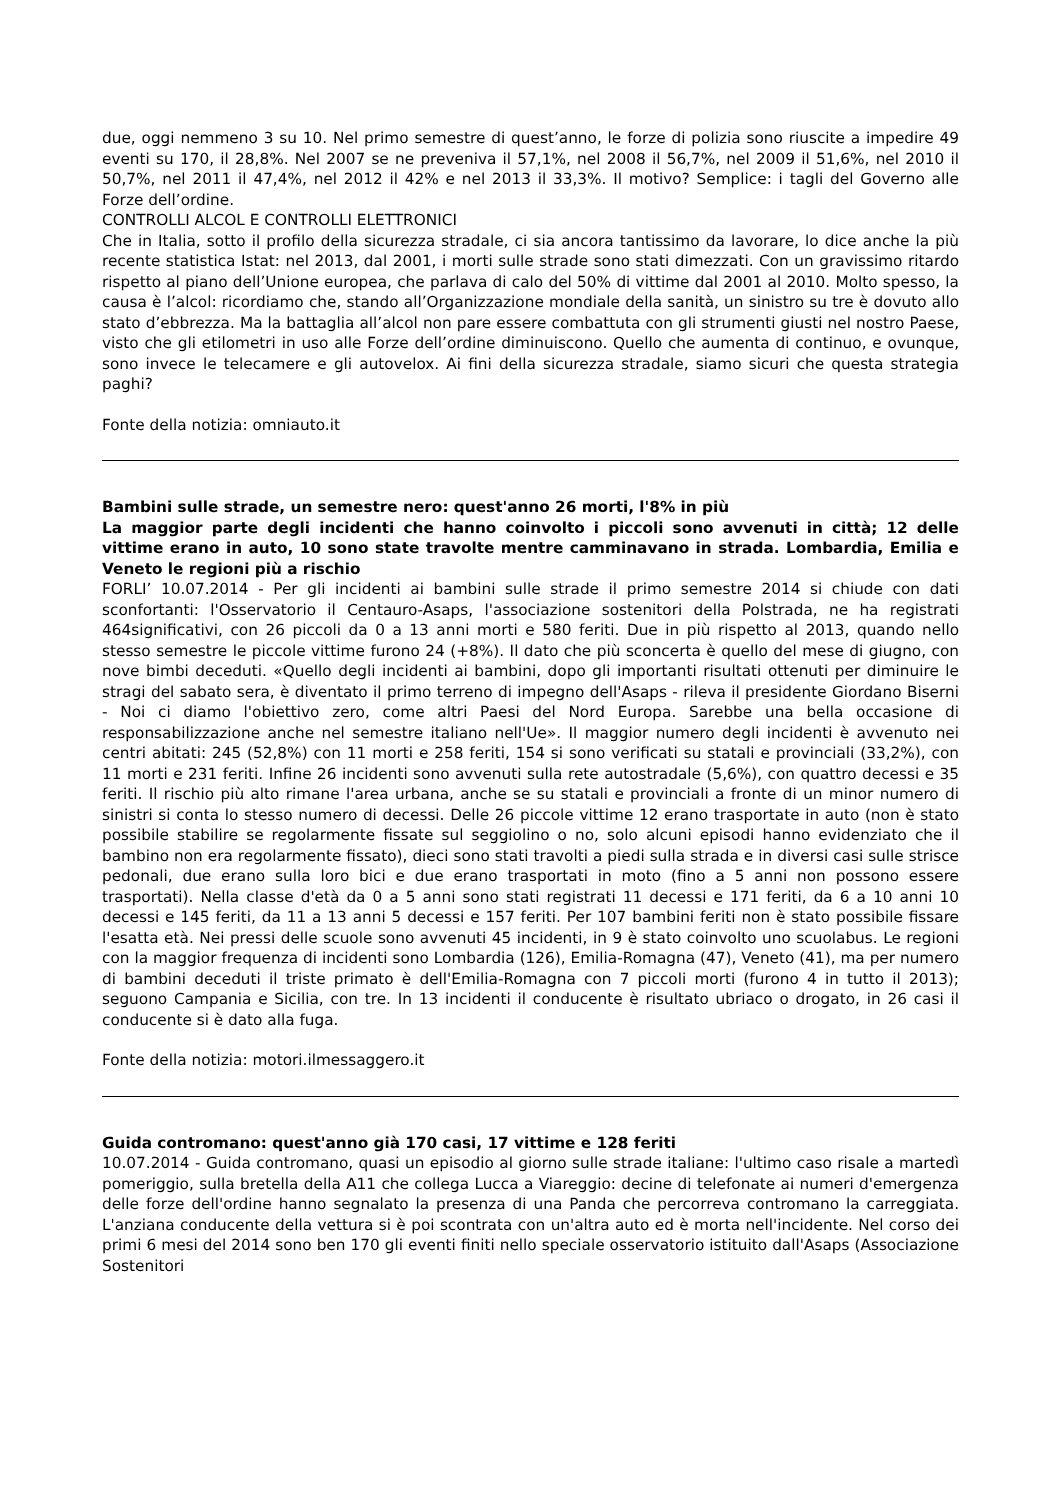due, oggi nemmeno 3 su 10. Nel primo semestre di quest’anno, le forze di polizia sono riuscite a impedire 49 eventi su 170, il 28,8%. Nel 2007 se ne preveniva il 57,1%, nel 2008 il 56,7%, nel 2009 il 51,6%, nel 2010 il 50,7%, nel 2011 il 47,4%, nel 2012 il 42% e nel 2013 il 33,3%. Il motivo? Semplice: i tagli del Governo alle Forze dell’ordine.
CONTROLLI ALCOL E CONTROLLI ELETTRONICI
Che in Italia, sotto il profilo della sicurezza stradale, ci sia ancora tantissimo da lavorare, lo dice anche la più recente statistica Istat: nel 2013, dal 2001, i morti sulle strade sono stati dimezzati. Con un gravissimo ritardo rispetto al piano dell’Unione europea, che parlava di calo del 50% di vittime dal 2001 al 2010. Molto spesso, la causa è l’alcol: ricordiamo che, stando all’Organizzazione mondiale della sanità, un sinistro su tre è dovuto allo stato d’ebbrezza. Ma la battaglia all’alcol non pare essere combattuta con gli strumenti giusti nel nostro Paese, visto che gli etilometri in uso alle Forze dell’ordine diminuiscono. Quello che aumenta di continuo, e ovunque, sono invece le telecamere e gli autovelox. Ai fini della sicurezza stradale, siamo sicuri che questa strategia paghi?
Fonte della notizia: omniauto.it
Bambini sulle strade, un semestre nero: quest'anno 26 morti, l'8% in più
La maggior parte degli incidenti che hanno coinvolto i piccoli sono avvenuti in città; 12 delle vittime erano in auto, 10 sono state travolte mentre camminavano in strada. Lombardia, Emilia e Veneto le regioni più a rischio
FORLI’ 10.07.2014 - Per gli incidenti ai bambini sulle strade il primo semestre 2014 si chiude con dati sconfortanti: l'Osservatorio il Centauro-Asaps, l'associazione sostenitori della Polstrada, ne ha registrati 464significativi, con 26 piccoli da 0 a 13 anni morti e 580 feriti. Due in più rispetto al 2013, quando nello stesso semestre le piccole vittime furono 24 (+8%). Il dato che più sconcerta è quello del mese di giugno, con nove bimbi deceduti. «Quello degli incidenti ai bambini, dopo gli importanti risultati ottenuti per diminuire le stragi del sabato sera, è diventato il primo terreno di impegno dell'Asaps - rileva il presidente Giordano Biserni - Noi ci diamo l'obiettivo zero, come altri Paesi del Nord Europa. Sarebbe una bella occasione di responsabilizzazione anche nel semestre italiano nell'Ue». Il maggior numero degli incidenti è avvenuto nei centri abitati: 245 (52,8%) con 11 morti e 258 feriti, 154 si sono verificati su statali e provinciali (33,2%), con 11 morti e 231 feriti. Infine 26 incidenti sono avvenuti sulla rete autostradale (5,6%), con quattro decessi e 35 feriti. Il rischio più alto rimane l'area urbana, anche se su statali e provinciali a fronte di un minor numero di sinistri si conta lo stesso numero di decessi. Delle 26 piccole vittime 12 erano trasportate in auto (non è stato possibile stabilire se regolarmente fissate sul seggiolino o no, solo alcuni episodi hanno evidenziato che il bambino non era regolarmente fissato), dieci sono stati travolti a piedi sulla strada e in diversi casi sulle strisce pedonali, due erano sulla loro bici e due erano trasportati in moto (fino a 5 anni non possono essere trasportati). Nella classe d'età da 0 a 5 anni sono stati registrati 11 decessi e 171 feriti, da 6 a 10 anni 10 decessi e 145 feriti, da 11 a 13 anni 5 decessi e 157 feriti. Per 107 bambini feriti non è stato possibile fissare l'esatta età. Nei pressi delle scuole sono avvenuti 45 incidenti, in 9 è stato coinvolto uno scuolabus. Le regioni con la maggior frequenza di incidenti sono Lombardia (126), Emilia-Romagna (47), Veneto (41), ma per numero di bambini deceduti il triste primato è dell'Emilia-Romagna con 7 piccoli morti (furono 4 in tutto il 2013); seguono Campania e Sicilia, con tre. In 13 incidenti il conducente è risultato ubriaco o drogato, in 26 casi il conducente si è dato alla fuga.
Fonte della notizia: motori.ilmessaggero.it
Guida contromano: quest'anno già 170 casi, 17 vittime e 128 feriti
10.07.2014 - Guida contromano, quasi un episodio al giorno sulle strade italiane: l'ultimo caso risale a martedì pomeriggio, sulla bretella della A11 che collega Lucca a Viareggio: decine di telefonate ai numeri d'emergenza delle forze dell'ordine hanno segnalato la presenza di una Panda che percorreva contromano la carreggiata. L'anziana conducente della vettura si è poi scontrata con un'altra auto ed è morta nell'incidente. Nel corso dei primi 6 mesi del 2014 sono ben 170 gli eventi finiti nello speciale osservatorio istituito dall'Asaps (Associazione Sostenitori